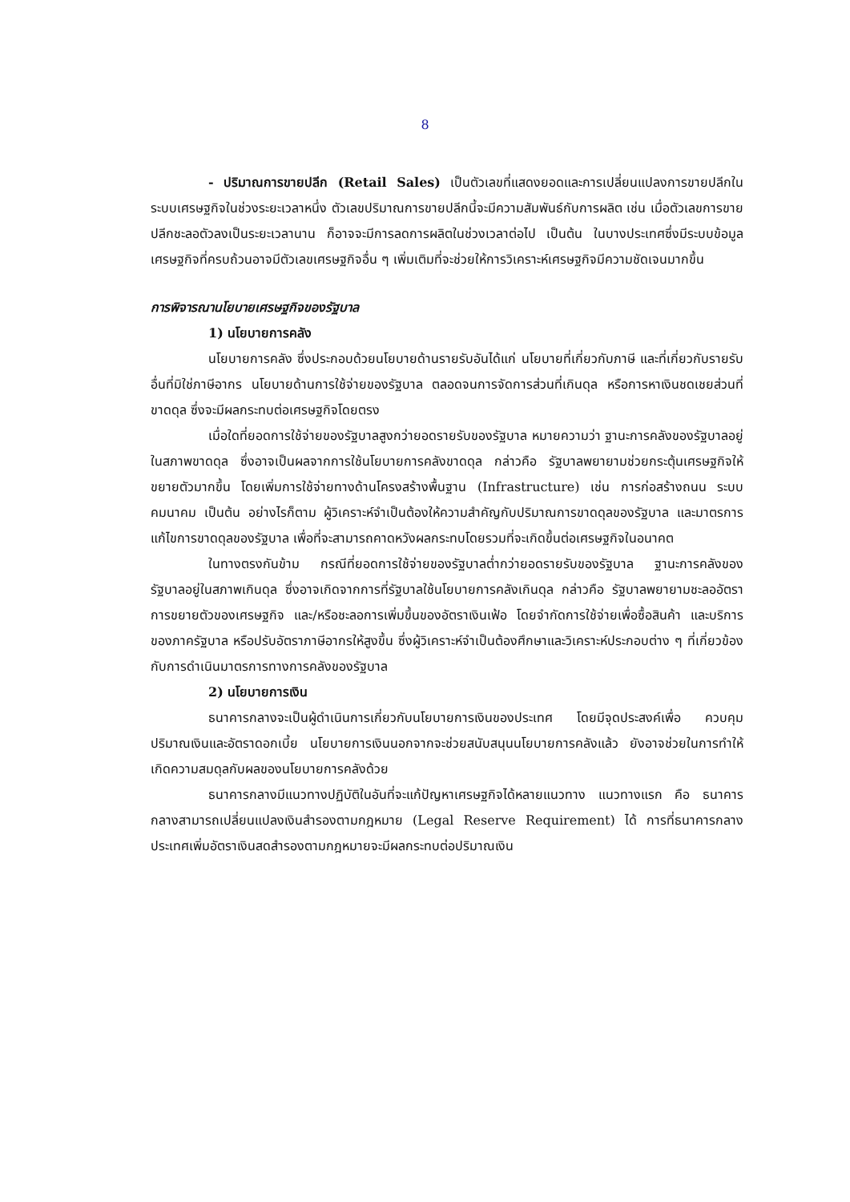8
- ปริมาณการขายปลีก (Retail Sales) เป็นตัวเลขที่แสดงยอดและการเปลี่ยนแปลงการขายปลีกในระบบเศรษฐกิจในช่วงระยะเวลาหนึ่ง ตัวเลขปริมาณการขายปลีกนี้จะมีความสัมพันธ์กับการผลิต เช่น เมื่อตัวเลขการขายปลีกชะลอตัวลงเป็นระยะเวลานาน ก็อาจจะมีการลดการผลิตในช่วงเวลาต่อไป เป็นต้น ในบางประเทศซึ่งมีระบบข้อมูลเศรษฐกิจที่ครบถ้วนอาจมีตัวเลขเศรษฐกิจอื่น ๆ เพิ่มเติมที่จะช่วยให้การวิเคราะห์เศรษฐกิจมีความชัดเจนมากขึ้น
การพิจารณานโยบายเศรษฐกิจของรัฐบาล
1) นโยบายการคลัง
นโยบายการคลัง ซึ่งประกอบด้วยนโยบายด้านรายรับอันได้แก่ นโยบายที่เกี่ยวกับภาษี และที่เกี่ยวกับรายรับอื่นที่มิใช่ภาษีอากร นโยบายด้านการใช้จ่ายของรัฐบาล ตลอดจนการจัดการส่วนที่เกินดุล หรือการหาเงินชดเชยส่วนที่ขาดดุล ซึ่งจะมีผลกระทบต่อเศรษฐกิจโดยตรง
เมื่อใดที่ยอดการใช้จ่ายของรัฐบาลสูงกว่ายอดรายรับของรัฐบาล หมายความว่า ฐานะการคลังของรัฐบาลอยู่ในสภาพขาดดุล ซึ่งอาจเป็นผลจากการใช้นโยบายการคลังขาดดุล กล่าวคือ รัฐบาลพยายามช่วยกระตุ้นเศรษฐกิจให้ขยายตัวมากขึ้น โดยเพิ่มการใช้จ่ายทางด้านโครงสร้างพื้นฐาน (Infrastructure) เช่น การก่อสร้างถนน ระบบคมนาคม เป็นต้น อย่างไรก็ตาม ผู้วิเคราะห์จำเป็นต้องให้ความสำคัญกับปริมาณการขาดดุลของรัฐบาล และมาตรการแก้ไขการขาดดุลของรัฐบาล เพื่อที่จะสามารถคาดหวังผลกระทบโดยรวมที่จะเกิดขึ้นต่อเศรษฐกิจในอนาคต
ในทางตรงกันข้าม กรณีที่ยอดการใช้จ่ายของรัฐบาลต่ำกว่ายอดรายรับของรัฐบาล ฐานะการคลังของรัฐบาลอยู่ในสภาพเกินดุล ซึ่งอาจเกิดจากการที่รัฐบาลใช้นโยบายการคลังเกินดุล กล่าวคือ รัฐบาลพยายามชะลออัตราการขยายตัวของเศรษฐกิจ และ/หรือชะลอการเพิ่มขึ้นของอัตราเงินเฟ้อ โดยจำกัดการใช้จ่ายเพื่อซื้อสินค้า และบริการของภาครัฐบาล หรือปรับอัตราภาษีอากรให้สูงขึ้น ซึ่งผู้วิเคราะห์จำเป็นต้องศึกษาและวิเคราะห์ประกอบต่าง ๆ ที่เกี่ยวข้องกับการดำเนินมาตรการทางการคลังของรัฐบาล
2) นโยบายการเงิน
ธนาคารกลางจะเป็นผู้ดำเนินการเกี่ยวกับนโยบายการเงินของประเทศ โดยมีจุดประสงค์เพื่อ ควบคุมปริมาณเงินและอัตราดอกเบี้ย นโยบายการเงินนอกจากจะช่วยสนับสนุนนโยบายการคลังแล้ว ยังอาจช่วยในการทำให้เกิดความสมดุลกับผลของนโยบายการคลังด้วย
ธนาคารกลางมีแนวทางปฏิบัติในอันที่จะแก้ปัญหาเศรษฐกิจได้หลายแนวทาง แนวทางแรก คือ ธนาคารกลางสามารถเปลี่ยนแปลงเงินสำรองตามกฎหมาย (Legal Reserve Requirement) ได้ การที่ธนาคารกลางประเทศเพิ่มอัตราเงินสดสำรองตามกฎหมายจะมีผลกระทบต่อปริมาณเงิน